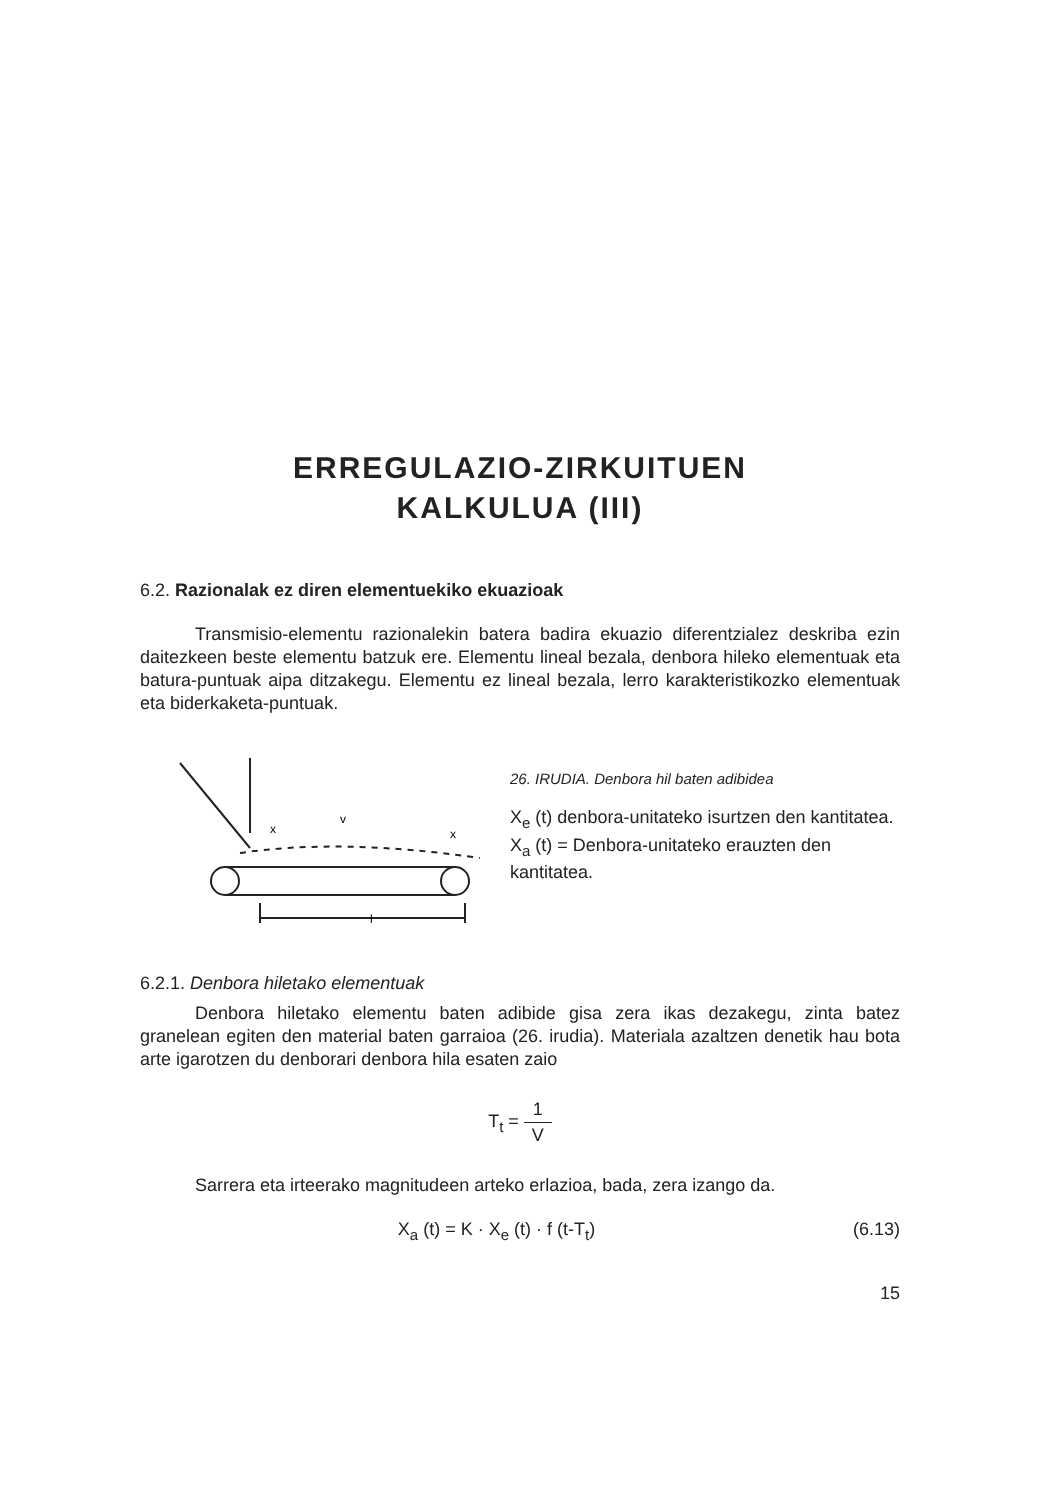ERREGULAZIO-ZIRKUITUEN
KALKULUA (III)
6.2. Razionalak ez diren elementuekiko ekuazioak
Transmisio-elementu razionalekin batera badira ekuazio diferentzialez deskriba ezin daitezkeen beste elementu batzuk ere. Elementu lineal bezala, denbora hileko elementuak eta batura-puntuak aipa ditzakegu. Elementu ez lineal bezala, lerro karakteristikozko elementuak eta biderkaketa-puntuak.
l
v
x
x
26. IRUDIA. Denbora hil baten adibidea
X<sub>e</sub> (t) denbora-unitateko isurtzen den kantitatea.
X<sub>a</sub> (t) = Denbora-unitateko erauzten den kantitatea.
6.2.1. Denbora hiletako elementuak
Denbora hiletako elementu baten adibide gisa zera ikas dezakegu, zinta batez granelean egiten den material baten garraioa (26. irudia). Materiala azaltzen denetik hau bota arte igarotzen du denborari denbora hila esaten zaio
T<sub>t</sub> = 1 V
Sarrera eta irteerako magnitudeen arteko erlazioa, bada, zera izango da.
X<sub>a</sub> (t) = K · X<sub>e</sub> (t) · f (t-T<sub>t</sub>) (6.13)
15